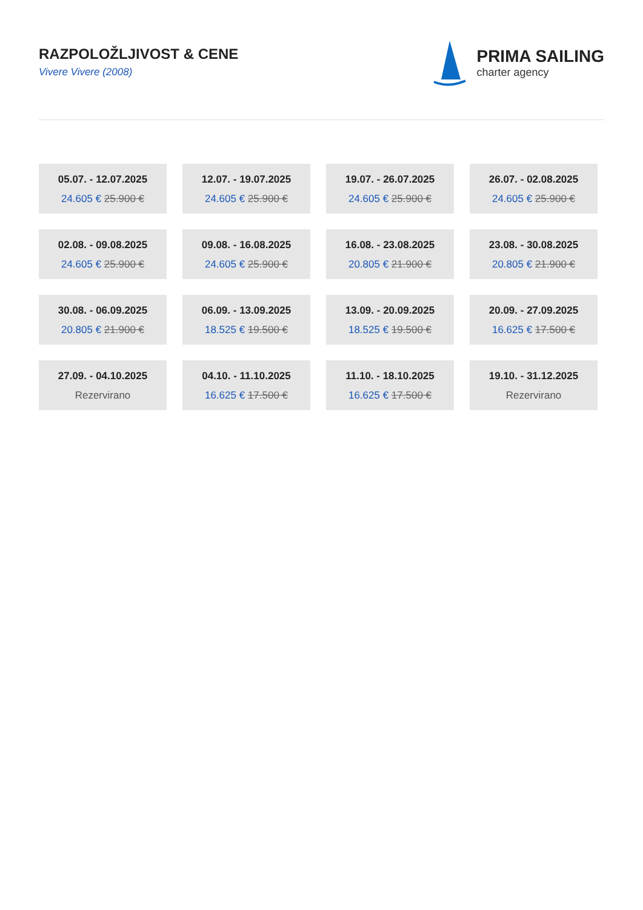RAZPOLOŽLJIVOST & CENE
Vivere Vivere (2008)
PRIMA SAILING
charter agency
05.07. - 12.07.2025
24.605 € 25.900 €
12.07. - 19.07.2025
24.605 € 25.900 €
19.07. - 26.07.2025
24.605 € 25.900 €
26.07. - 02.08.2025
24.605 € 25.900 €
02.08. - 09.08.2025
24.605 € 25.900 €
09.08. - 16.08.2025
24.605 € 25.900 €
16.08. - 23.08.2025
20.805 € 21.900 €
23.08. - 30.08.2025
20.805 € 21.900 €
30.08. - 06.09.2025
20.805 € 21.900 €
06.09. - 13.09.2025
18.525 € 19.500 €
13.09. - 20.09.2025
18.525 € 19.500 €
20.09. - 27.09.2025
16.625 € 17.500 €
27.09. - 04.10.2025
Rezervirano
04.10. - 11.10.2025
16.625 € 17.500 €
11.10. - 18.10.2025
16.625 € 17.500 €
19.10. - 31.12.2025
Rezervirano